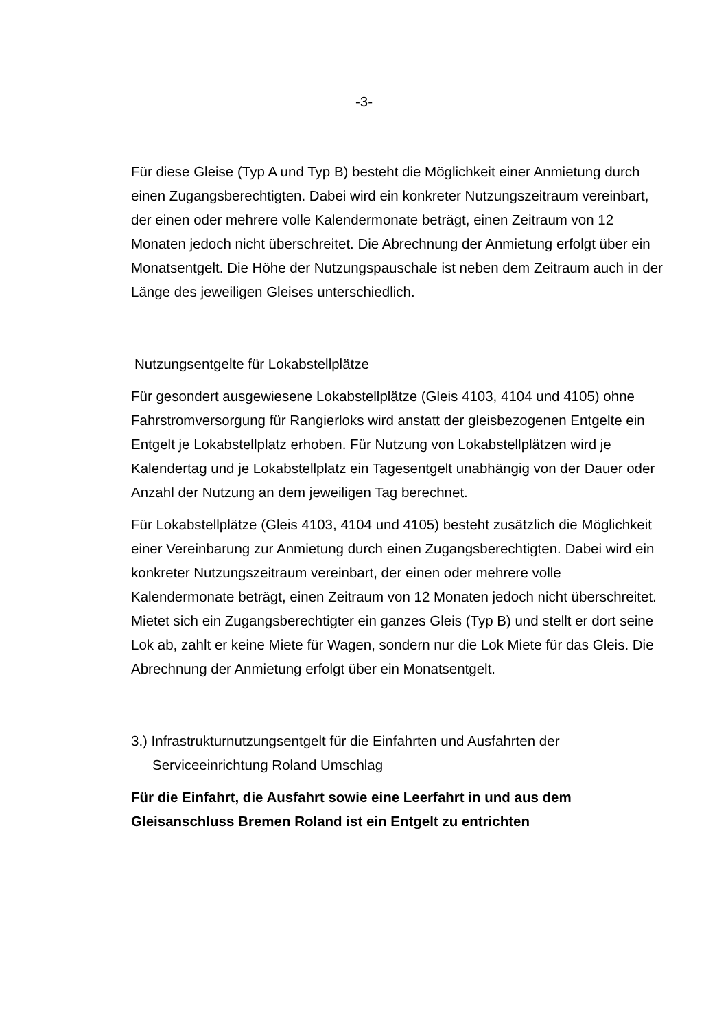-3-
Für diese Gleise (Typ A und Typ B) besteht die Möglichkeit einer Anmietung durch einen Zugangsberechtigten. Dabei wird ein konkreter Nutzungszeitraum vereinbart, der einen oder mehrere volle Kalendermonate beträgt, einen Zeitraum von 12 Monaten jedoch nicht überschreitet. Die Abrechnung der Anmietung erfolgt über ein Monatsentgelt. Die Höhe der Nutzungspauschale ist neben dem Zeitraum auch in der Länge des jeweiligen Gleises unterschiedlich.
Nutzungsentgelte für Lokabstellplätze
Für gesondert ausgewiesene Lokabstellplätze (Gleis 4103, 4104 und 4105) ohne Fahrstromversorgung für Rangierloks wird anstatt der gleisbezogenen Entgelte ein Entgelt je Lokabstellplatz erhoben. Für Nutzung von Lokabstellplätzen wird je Kalendertag und je Lokabstellplatz ein Tagesentgelt unabhängig von der Dauer oder Anzahl der Nutzung an dem jeweiligen Tag berechnet.
Für Lokabstellplätze (Gleis 4103, 4104 und 4105) besteht zusätzlich die Möglichkeit einer Vereinbarung zur Anmietung durch einen Zugangsberechtigten. Dabei wird ein konkreter Nutzungszeitraum vereinbart, der einen oder mehrere volle Kalendermonate beträgt, einen Zeitraum von 12 Monaten jedoch nicht überschreitet. Mietet sich ein Zugangsberechtigter ein ganzes Gleis (Typ B) und stellt er dort seine Lok ab, zahlt er keine Miete für Wagen, sondern nur die Lok Miete für das Gleis. Die Abrechnung der Anmietung erfolgt über ein Monatsentgelt.
3.) Infrastrukturnutzungsentgelt für die Einfahrten und Ausfahrten der Serviceeinrichtung Roland Umschlag
Für die Einfahrt, die Ausfahrt sowie eine Leerfahrt in und aus dem Gleisanschluss Bremen Roland ist ein Entgelt zu entrichten